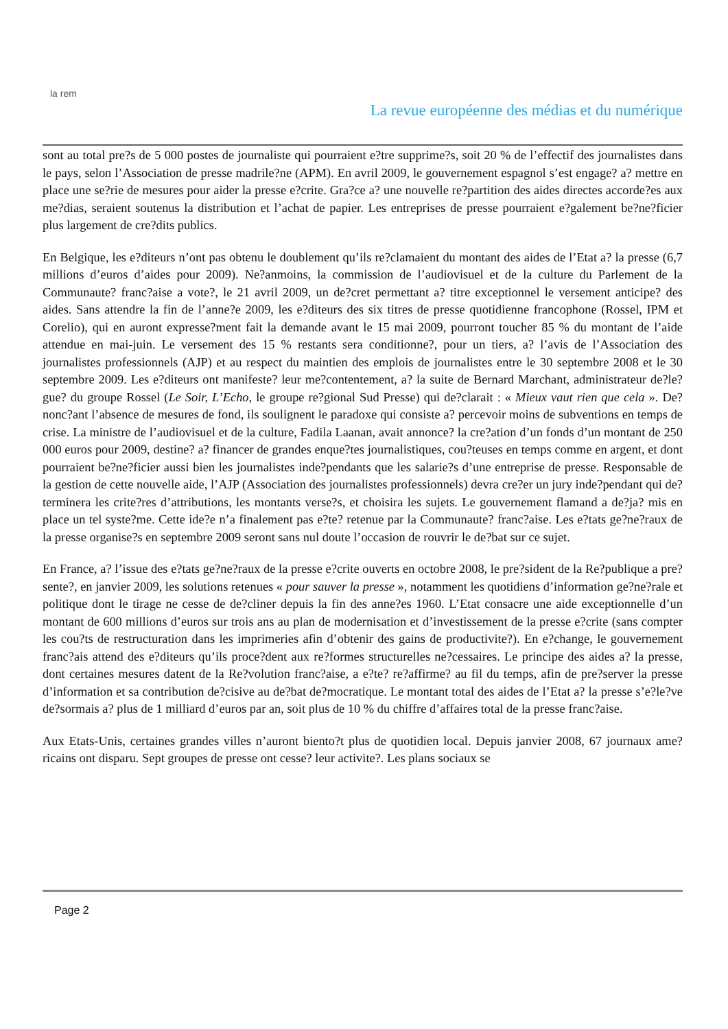la rem
La revue européenne des médias et du numérique
sont au total pre?s de 5 000 postes de journaliste qui pourraient e?tre supprime?s, soit 20 % de l’effectif des journalistes dans le pays, selon l’Association de presse madrile?ne (APM). En avril 2009, le gouvernement espagnol s’est engage? a? mettre en place une se?rie de mesures pour aider la presse e?crite. Gra?ce a? une nouvelle re?partition des aides directes accorde?es aux me?dias, seraient soutenus la distribution et l’achat de papier. Les entreprises de presse pourraient e?galement be?ne?ficier plus largement de cre?dits publics.
En Belgique, les e?diteurs n’ont pas obtenu le doublement qu’ils re?clamaient du montant des aides de l’Etat a? la presse (6,7 millions d’euros d’aides pour 2009). Ne?anmoins, la commission de l’audiovisuel et de la culture du Parlement de la Communaute? franc?aise a vote?, le 21 avril 2009, un de?cret permettant a? titre exceptionnel le versement anticipe? des aides. Sans attendre la fin de l’anne?e 2009, les e?diteurs des six titres de presse quotidienne francophone (Rossel, IPM et Corelio), qui en auront expresse?ment fait la demande avant le 15 mai 2009, pourront toucher 85 % du montant de l’aide attendue en mai-juin. Le versement des 15 % restants sera conditionne?, pour un tiers, a? l’avis de l’Association des journalistes professionnels (AJP) et au respect du maintien des emplois de journalistes entre le 30 septembre 2008 et le 30 septembre 2009. Les e?diteurs ont manifeste? leur me?contentement, a? la suite de Bernard Marchant, administrateur de?le?gue? du groupe Rossel (Le Soir, L’Echo, le groupe re?gional Sud Presse) qui de?clarait : « Mieux vaut rien que cela ». De?nonc?ant l’absence de mesures de fond, ils soulignent le paradoxe qui consiste a? percevoir moins de subventions en temps de crise. La ministre de l’audiovisuel et de la culture, Fadila Laanan, avait annonce? la cre?ation d’un fonds d’un montant de 250 000 euros pour 2009, destine? a? financer de grandes enque?tes journalistiques, cou?teuses en temps comme en argent, et dont pourraient be?ne?ficier aussi bien les journalistes inde?pendants que les salarie?s d’une entreprise de presse. Responsable de la gestion de cette nouvelle aide, l’AJP (Association des journalistes professionnels) devra cre?er un jury inde?pendant qui de?terminera les crite?res d’attributions, les montants verse?s, et choisira les sujets. Le gouvernement flamand a de?ja? mis en place un tel syste?me. Cette ide?e n’a finalement pas e?te? retenue par la Communaute? franc?aise. Les e?tats ge?ne?raux de la presse organise?s en septembre 2009 seront sans nul doute l’occasion de rouvrir le de?bat sur ce sujet.
En France, a? l’issue des e?tats ge?ne?raux de la presse e?crite ouverts en octobre 2008, le pre?sident de la Re?publique a pre?sente?, en janvier 2009, les solutions retenues « pour sauver la presse », notamment les quotidiens d’information ge?ne?rale et politique dont le tirage ne cesse de de?cliner depuis la fin des anne?es 1960. L’Etat consacre une aide exceptionnelle d’un montant de 600 millions d’euros sur trois ans au plan de modernisation et d’investissement de la presse e?crite (sans compter les cou?ts de restructuration dans les imprimeries afin d’obtenir des gains de productivite?). En e?change, le gouvernement franc?ais attend des e?diteurs qu’ils proce?dent aux re?formes structurelles ne?cessaires. Le principe des aides a? la presse, dont certaines mesures datent de la Re?volution franc?aise, a e?te? re?affirme? au fil du temps, afin de pre?server la presse d’information et sa contribution de?cisive au de?bat de?mocratique. Le montant total des aides de l’Etat a? la presse s’e?le?ve de?sormais a? plus de 1 milliard d’euros par an, soit plus de 10 % du chiffre d’affaires total de la presse franc?aise.
Aux Etats-Unis, certaines grandes villes n’auront biento?t plus de quotidien local. Depuis janvier 2008, 67 journaux ame?ricains ont disparu. Sept groupes de presse ont cesse? leur activite?. Les plans sociaux se
Page 2